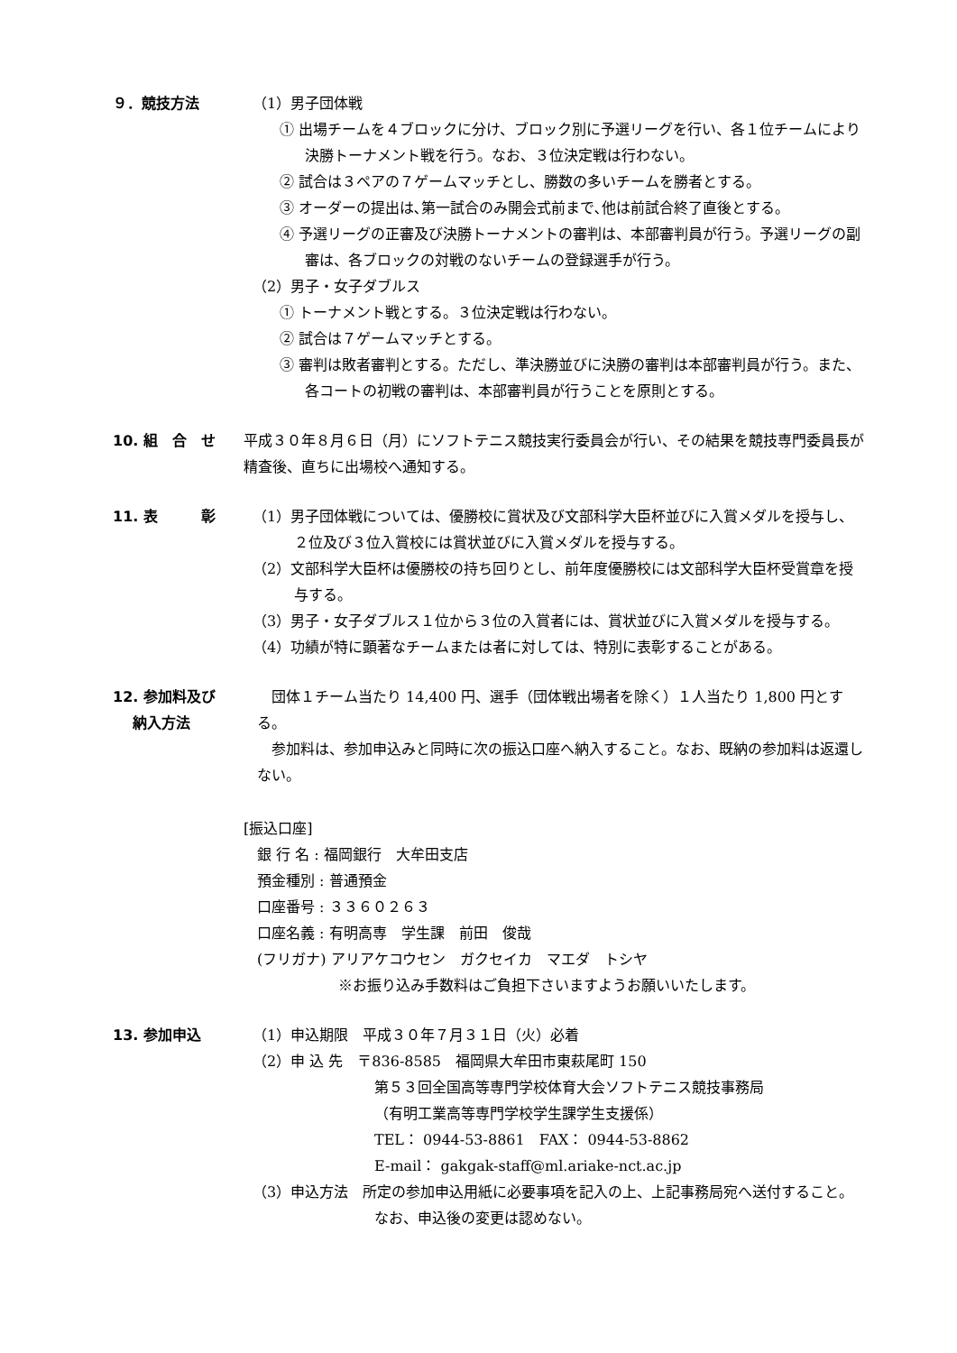９．競技方法 （1）男子団体戦
① 出場チームを４ブロックに分け、ブロック別に予選リーグを行い、各１位チームにより決勝トーナメント戦を行う。なお、３位決定戦は行わない。
② 試合は３ペアの７ゲームマッチとし、勝数の多いチームを勝者とする。
③ オーダーの提出は､第一試合のみ開会式前まで､他は前試合終了直後とする。
④ 予選リーグの正審及び決勝トーナメントの審判は、本部審判員が行う。予選リーグの副審は、各ブロックの対戦のないチームの登録選手が行う。
（2）男子・女子ダブルス
① トーナメント戦とする。３位決定戦は行わない。
② 試合は７ゲームマッチとする。
③ 審判は敗者審判とする。ただし、準決勝並びに決勝の審判は本部審判員が行う。また、各コートの初戦の審判は、本部審判員が行うことを原則とする。
10. 組　合　せ 平成３０年８月６日（月）にソフトテニス競技実行委員会が行い、その結果を競技専門委員長が精査後、直ちに出場校へ通知する。
11. 表　　　彰 （1）男子団体戦については、優勝校に賞状及び文部科学大臣杯並びに入賞メダルを授与し、２位及び３位入賞校には賞状並びに入賞メダルを授与する。
（2）文部科学大臣杯は優勝校の持ち回りとし、前年度優勝校には文部科学大臣杯受賞章を授与する。
（3）男子・女子ダブルス１位から３位の入賞者には、賞状並びに入賞メダルを授与する。
（4）功績が特に顕著なチームまたは者に対しては、特別に表彰することがある。
12. 参加料及び
　 納入方法
　団体１チーム当たり 14,400 円、選手（団体戦出場者を除く）１人当たり 1,800 円とする。
　参加料は、参加申込みと同時に次の振込口座へ納入すること。なお、既納の参加料は返還しない。
[振込口座]
銀 行 名 : 福岡銀行　大牟田支店
預金種別 : 普通預金
口座番号 : ３３６０２６３
口座名義 : 有明高専　学生課　前田　俊哉
(フリガナ) アリアケコウセン　ガクセイカ　マエダ　トシヤ
※お振り込み手数料はご負担下さいますようお願いいたします。
13. 参加申込 （1）申込期限　平成３０年７月３１日（火）必着
（2）申 込 先　〒836-8585　福岡県大牟田市東萩尾町 150
第５３回全国高等専門学校体育大会ソフトテニス競技事務局
（有明工業高等専門学校学生課学生支援係）
TEL： 0944-53-8861　FAX： 0944-53-8862
E-mail： gakgak-staff@ml.ariake-nct.ac.jp
（3）申込方法　所定の参加申込用紙に必要事項を記入の上、上記事務局宛へ送付すること。なお、申込後の変更は認めない。